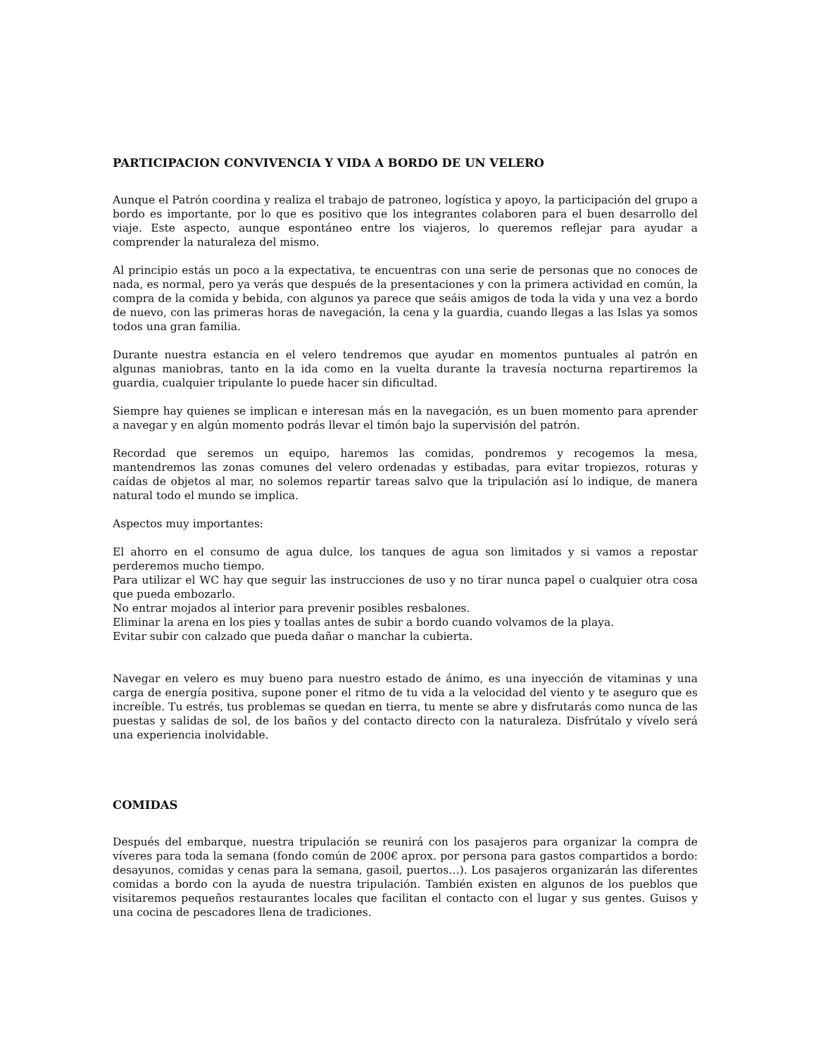PARTICIPACION CONVIVENCIA Y VIDA A BORDO DE UN VELERO
Aunque el Patrón coordina y realiza el trabajo de patroneo, logística y apoyo, la participación del grupo a bordo es importante, por lo que es positivo que los integrantes colaboren para el buen desarrollo del viaje. Este aspecto, aunque espontáneo entre los viajeros, lo queremos reflejar para ayudar a comprender la naturaleza del mismo.
Al principio estás un poco a la expectativa, te encuentras con una serie de personas que no conoces de nada, es normal, pero ya verás que después de la presentaciones y con la primera actividad en común, la compra de la comida y bebida, con algunos ya parece que seáis amigos de toda la vida y una vez a bordo de nuevo, con las primeras horas de navegación, la cena y la guardia, cuando llegas a las Islas ya somos todos una gran familia.
Durante nuestra estancia en el velero tendremos que ayudar en momentos puntuales al patrón en algunas maniobras, tanto en la ida como en la vuelta durante la travesía nocturna repartiremos la guardia, cualquier tripulante lo puede hacer sin dificultad.
Siempre hay quienes se implican e interesan más en la navegación, es un buen momento para aprender a navegar y en algún momento podrás llevar el timón bajo la supervisión del patrón.
Recordad que seremos un equipo, haremos las comidas, pondremos y recogemos la mesa, mantendremos las zonas comunes del velero ordenadas y estibadas, para evitar tropiezos, roturas y caídas de objetos al mar, no solemos repartir tareas salvo que la tripulación así lo indique, de manera natural todo el mundo se implica.
Aspectos muy importantes:
El ahorro en el consumo de agua dulce, los tanques de agua son limitados y si vamos a repostar perderemos mucho tiempo.
Para utilizar el WC hay que seguir las instrucciones de uso y no tirar nunca papel o cualquier otra cosa que pueda embozarlo.
No entrar mojados al interior para prevenir posibles resbalones.
Eliminar la arena en los pies y toallas antes de subir a bordo cuando volvamos de la playa.
Evitar subir con calzado que pueda dañar o manchar la cubierta.
Navegar en velero es muy bueno para nuestro estado de ánimo, es una inyección de vitaminas y una carga de energía positiva, supone poner el ritmo de tu vida a la velocidad del viento y te aseguro que es increíble. Tu estrés, tus problemas se quedan en tierra, tu mente se abre y disfrutarás como nunca de las puestas y salidas de sol, de los baños y del contacto directo con la naturaleza. Disfrútalo y vívelo será una experiencia inolvidable.
COMIDAS
Después del embarque, nuestra tripulación se reunirá con los pasajeros para organizar la compra de víveres para toda la semana (fondo común de 200€ aprox. por persona para gastos compartidos a bordo: desayunos, comidas y cenas para la semana, gasoil, puertos…). Los pasajeros organizarán las diferentes comidas a bordo con la ayuda de nuestra tripulación. También existen en algunos de los pueblos que visitaremos pequeños restaurantes locales que facilitan el contacto con el lugar y sus gentes. Guisos y una cocina de pescadores llena de tradiciones.